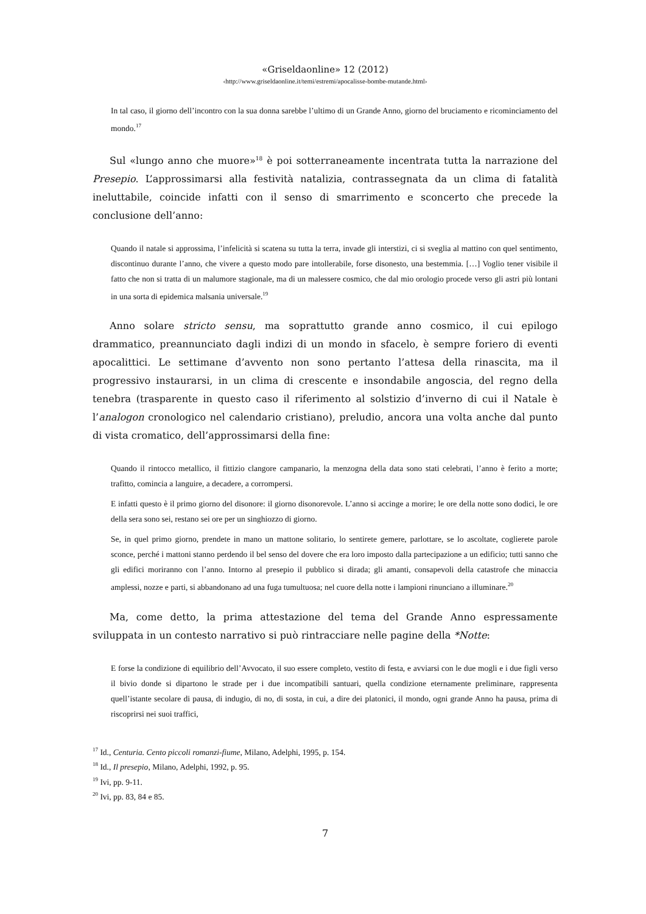«Griseldaonline» 12 (2012)
‹http://www.griseldaonline.it/temi/estremi/apocalisse-bombe-mutande.html›
In tal caso, il giorno dell’incontro con la sua donna sarebbe l’ultimo di un Grande Anno, giorno del bruciamento e ricominciamento del mondo.<sup>17</sup>
Sul «lungo anno che muore»<sup>18</sup> è poi sotterraneamente incentrata tutta la narrazione del Presepio. L’approssimarsi alla festività natalizia, contrassegnata da un clima di fatalità ineluttabile, coincide infatti con il senso di smarrimento e sconcerto che precede la conclusione dell’anno:
Quando il natale si approssima, l’infelicità si scatena su tutta la terra, invade gli interstizi, ci si sveglia al mattino con quel sentimento, discontinuo durante l’anno, che vivere a questo modo pare intollerabile, forse disonesto, una bestemmia. […] Voglio tener visibile il fatto che non si tratta di un malumore stagionale, ma di un malessere cosmico, che dal mio orologio procede verso gli astri più lontani in una sorta di epidemica malsania universale.<sup>19</sup>
Anno solare stricto sensu, ma soprattutto grande anno cosmico, il cui epilogo drammatico, preannunciato dagli indizi di un mondo in sfacelo, è sempre foriero di eventi apocalittici. Le settimane d’avvento non sono pertanto l’attesa della rinascita, ma il progressivo instaurarsi, in un clima di crescente e insondabile angoscia, del regno della tenebra (trasparente in questo caso il riferimento al solstizio d’inverno di cui il Natale è l’analogon cronologico nel calendario cristiano), preludio, ancora una volta anche dal punto di vista cromatico, dell’approssimarsi della fine:
Quando il rintocco metallico, il fittizio clangore campanario, la menzogna della data sono stati celebrati, l’anno è ferito a morte; trafitto, comincia a languire, a decadere, a corrompersi.
E infatti questo è il primo giorno del disonore: il giorno disonorevole. L’anno si accinge a morire; le ore della notte sono dodici, le ore della sera sono sei, restano sei ore per un singhiozzo di giorno.
Se, in quel primo giorno, prendete in mano un mattone solitario, lo sentirete gemere, parlottare, se lo ascoltate, coglierete parole sconce, perché i mattoni stanno perdendo il bel senso del dovere che era loro imposto dalla partecipazione a un edificio; tutti sanno che gli edifici moriranno con l’anno. Intorno al presepio il pubblico si dirada; gli amanti, consapevoli della catastrofe che minaccia amplessi, nozze e parti, si abbandonano ad una fuga tumultuosa; nel cuore della notte i lampioni rinunciano a illuminare.<sup>20</sup>
Ma, come detto, la prima attestazione del tema del Grande Anno espressamente sviluppata in un contesto narrativo si può rintracciare nelle pagine della *Notte:
E forse la condizione di equilibrio dell’Avvocato, il suo essere completo, vestito di festa, e avviarsi con le due mogli e i due figli verso il bivio donde si dipartono le strade per i due incompatibili santuari, quella condizione eternamente preliminare, rappresenta quell’istante secolare di pausa, di indugio, di no, di sosta, in cui, a dire dei platonici, il mondo, ogni grande Anno ha pausa, prima di riscoprirsi nei suoi traffici,
<sup>17</sup> Id., Centuria. Cento piccoli romanzi-fiume, Milano, Adelphi, 1995, p. 154.
<sup>18</sup> Id., Il presepio, Milano, Adelphi, 1992, p. 95.
<sup>19</sup> Ivi, pp. 9-11.
<sup>20</sup> Ivi, pp. 83, 84 e 85.
7